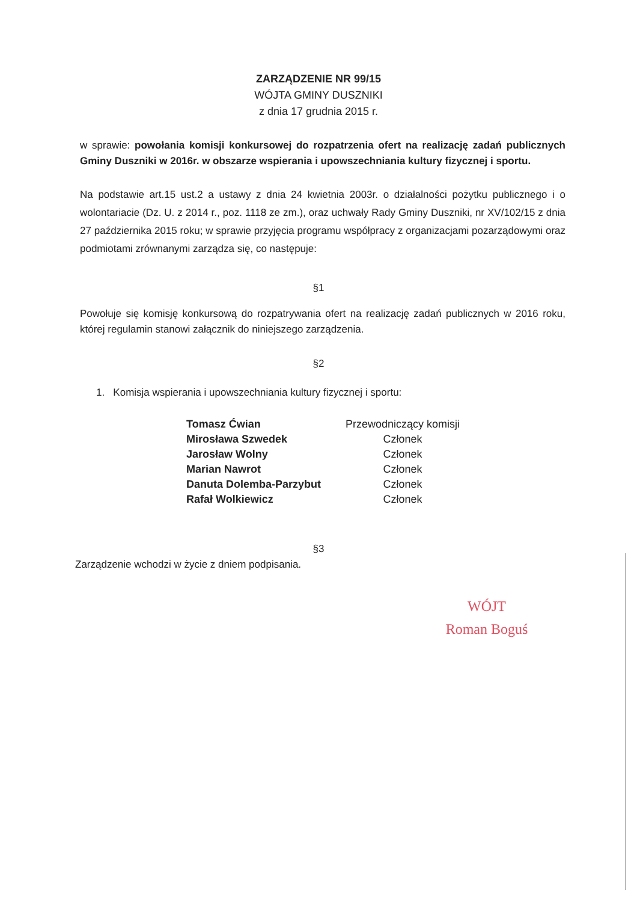ZARZĄDZENIE NR 99/15
WÓJTA GMINY DUSZNIKI
z dnia 17 grudnia 2015 r.
w sprawie: powołania komisji konkursowej do rozpatrzenia ofert na realizację zadań publicznych Gminy Duszniki w 2016r. w obszarze wspierania i upowszechniania kultury fizycznej i sportu.
Na podstawie art.15 ust.2 a ustawy z dnia 24 kwietnia 2003r. o działalności pożytku publicznego i o wolontariacie (Dz. U. z 2014 r., poz. 1118 ze zm.), oraz uchwały Rady Gminy Duszniki, nr XV/102/15 z dnia 27 października 2015 roku; w sprawie przyjęcia programu współpracy z organizacjami pozarządowymi oraz podmiotami zrównanymi zarządza się, co następuje:
§1
Powołuje się komisję konkursową do rozpatrywania ofert na realizację zadań publicznych w 2016 roku, której regulamin stanowi załącznik do niniejszego zarządzenia.
§2
1. Komisja wspierania i upowszechniania kultury fizycznej i sportu:
| Tomasz Ćwian | Przewodniczący komisji |
| Mirosława Szwedek | Członek |
| Jarosław Wolny | Członek |
| Marian Nawrot | Członek |
| Danuta Dolemba-Parzybut | Członek |
| Rafał Wolkiewicz | Członek |
§3
Zarządzenie wchodzi w życie z dniem podpisania.
WÓJT
Roman Boguś